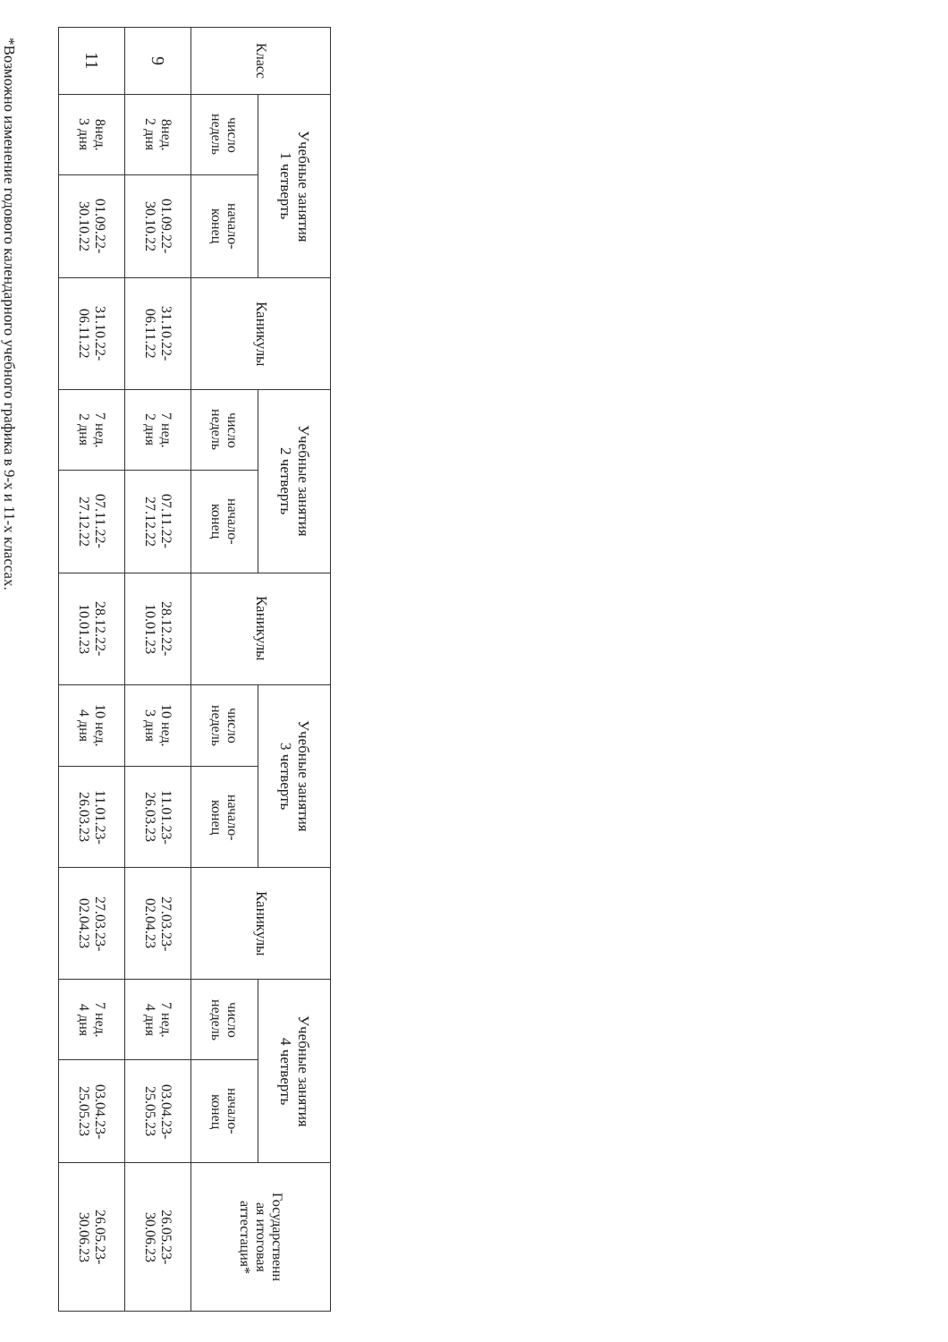| Класс | Учебные занятия 1 четверть | | Каникулы | Учебные занятия 2 четверть | | Каникулы | Учебные занятия 3 четверть | | Каникулы | Учебные занятия 4 четверть | | Государственн ая итоговая аттестация* |
| --- | --- | --- | --- | --- | --- | --- | --- | --- | --- | --- | --- | --- |
| | число недель | начало- конец | | число недель | начало- конец | | число недель | начало- конец | | число недель | начало- конец | |
| 9 | 8нед. 2 дня | 01.09.22- 30.10.22 | 31.10.22- 06.11.22 | 7 нед. 2 дня | 07.11.22- 27.12.22 | 28.12.22- 10.01.23 | 10 нед. 3 дня | 11.01.23- 26.03.23 | 27.03.23- 02.04.23 | 7 нед. 4 дня | 03.04.23- 25.05.23 | 26.05.23- 30.06.23 |
| 11 | 8нед. 3 дня | 01.09.22- 30.10.22 | 31.10.22- 06.11.22 | 7 нед. 2 дня | 07.11.22- 27.12.22 | 28.12.22- 10.01.23 | 10 нед. 4 дня | 11.01.23- 26.03.23 | 27.03.23- 02.04.23 | 7 нед. 4 дня | 03.04.23- 25.05.23 | 26.05.23- 30.06.23 |
*Возможно изменение годового календарного учебного графика в 9-х и 11-х классах.